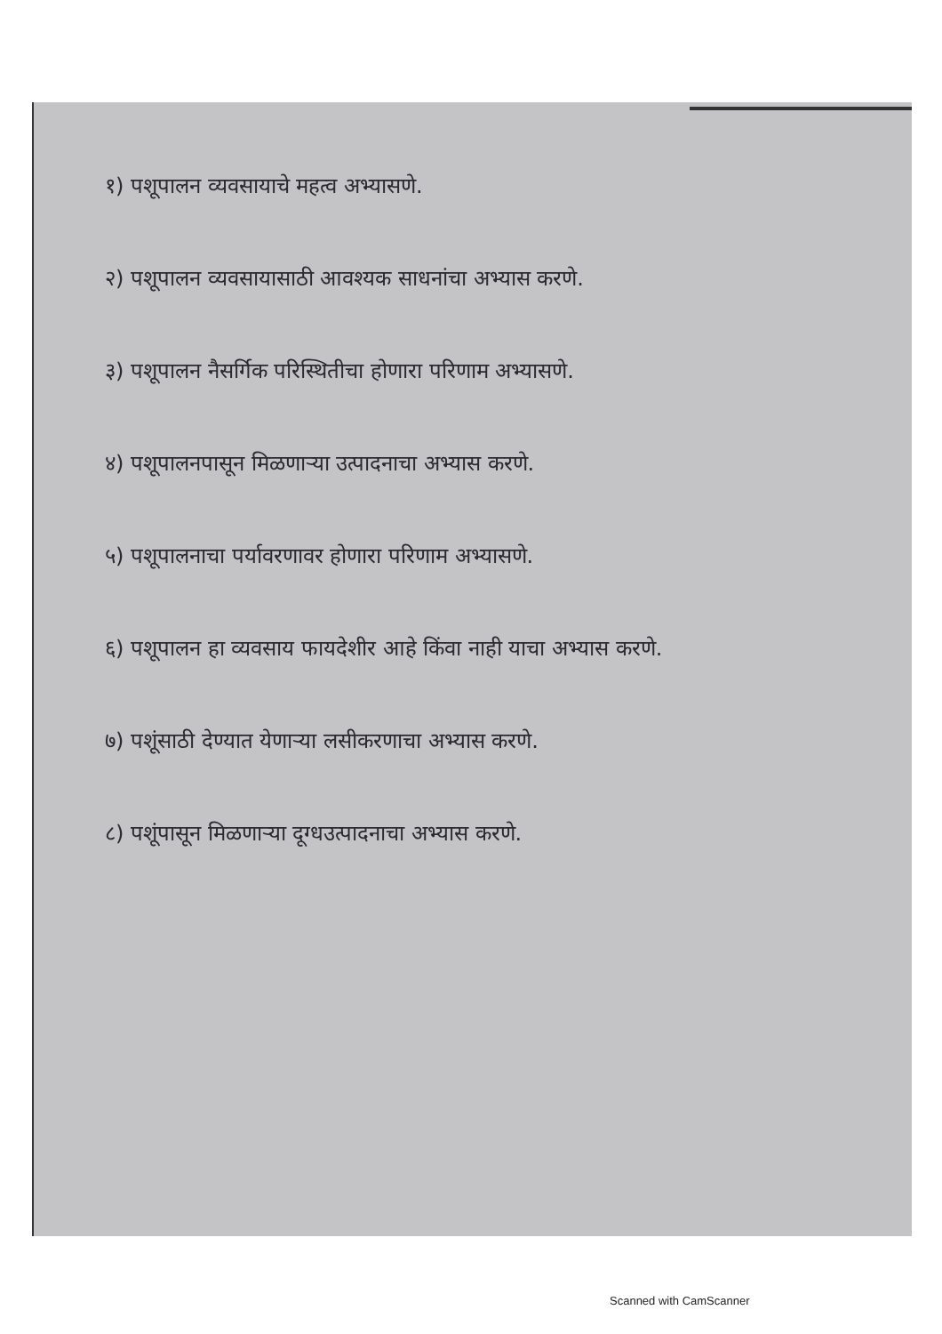१) पशूपालन व्यवसायाचे महत्व अभ्यासणे.
२) पशूपालन व्यवसायासाठी आवश्यक साधनांचा अभ्यास करणे.
३) पशूपालन नैसर्गिक परिस्थितीचा होणारा परिणाम अभ्यासणे.
४) पशूपालनपासून मिळणाऱ्या उत्पादनाचा अभ्यास करणे.
५) पशूपालनाचा पर्यावरणावर होणारा परिणाम अभ्यासणे.
६) पशूपालन हा व्यवसाय फायदेशीर आहे किंवा नाही याचा अभ्यास करणे.
७) पशूंसाठी देण्यात येणाऱ्या लसीकरणाचा अभ्यास करणे.
८) पशूंपासून मिळणाऱ्या दूग्धउत्पादनाचा अभ्यास करणे.
Scanned with CamScanner